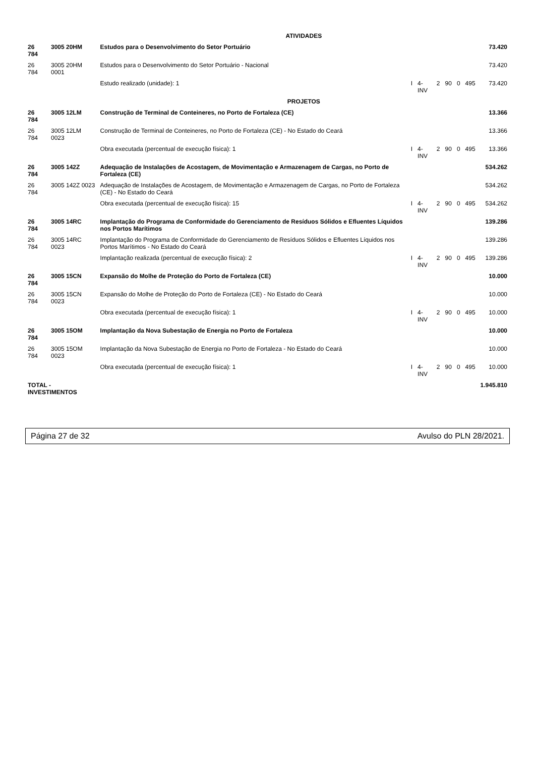| | | ATIVIDADES | | | | | | | |
| 26 784 | 3005 20HM | Estudos para o Desenvolvimento do Setor Portuário | | | | | | | 73.420 |
| 26 784 | 3005 20HM 0001 | Estudos para o Desenvolvimento do Setor Portuário - Nacional | | | | | | | 73.420 |
| | | Estudo realizado (unidade): 1 | I | 4-INV | 2 | 90 | 0 | 495 | 73.420 |
| | | PROJETOS | | | | | | | |
| 26 784 | 3005 12LM | Construção de Terminal de Conteineres, no Porto de Fortaleza (CE) | | | | | | | 13.366 |
| 26 784 | 3005 12LM 0023 | Construção de Terminal de Conteineres, no Porto de Fortaleza (CE) - No Estado do Ceará | | | | | | | 13.366 |
| | | Obra executada (percentual de execução física): 1 | I | 4-INV | 2 | 90 | 0 | 495 | 13.366 |
| 26 784 | 3005 142Z | Adequação de Instalações de Acostagem, de Movimentação e Armazenagem de Cargas, no Porto de Fortaleza (CE) | | | | | | | 534.262 |
| 26 784 | 3005 142Z 0023 | Adequação de Instalações de Acostagem, de Movimentação e Armazenagem de Cargas, no Porto de Fortaleza (CE) - No Estado do Ceará | | | | | | | 534.262 |
| | | Obra executada (percentual de execução física): 15 | I | 4-INV | 2 | 90 | 0 | 495 | 534.262 |
| 26 784 | 3005 14RC | Implantação do Programa de Conformidade do Gerenciamento de Resíduos Sólidos e Efluentes Líquidos nos Portos Marítimos | | | | | | | 139.286 |
| 26 784 | 3005 14RC 0023 | Implantação do Programa de Conformidade do Gerenciamento de Resíduos Sólidos e Efluentes Líquidos nos Portos Marítimos - No Estado do Ceará | | | | | | | 139.286 |
| | | Implantação realizada (percentual de execução física): 2 | I | 4-INV | 2 | 90 | 0 | 495 | 139.286 |
| 26 784 | 3005 15CN | Expansão do Molhe de Proteção do Porto de Fortaleza (CE) | | | | | | | 10.000 |
| 26 784 | 3005 15CN 0023 | Expansão do Molhe de Proteção do Porto de Fortaleza (CE) - No Estado do Ceará | | | | | | | 10.000 |
| | | Obra executada (percentual de execução física): 1 | I | 4-INV | 2 | 90 | 0 | 495 | 10.000 |
| 26 784 | 3005 15OM | Implantação da Nova Subestação de Energia no Porto de Fortaleza | | | | | | | 10.000 |
| 26 784 | 3005 15OM 0023 | Implantação da Nova Subestação de Energia no Porto de Fortaleza - No Estado do Ceará | | | | | | | 10.000 |
| | | Obra executada (percentual de execução física): 1 | I | 4-INV | 2 | 90 | 0 | 495 | 10.000 |
| TOTAL - INVESTIMENTOS | | | | | | | | | 1.945.810 |
Página 27 de 32 Avulso do PLN 28/2021.